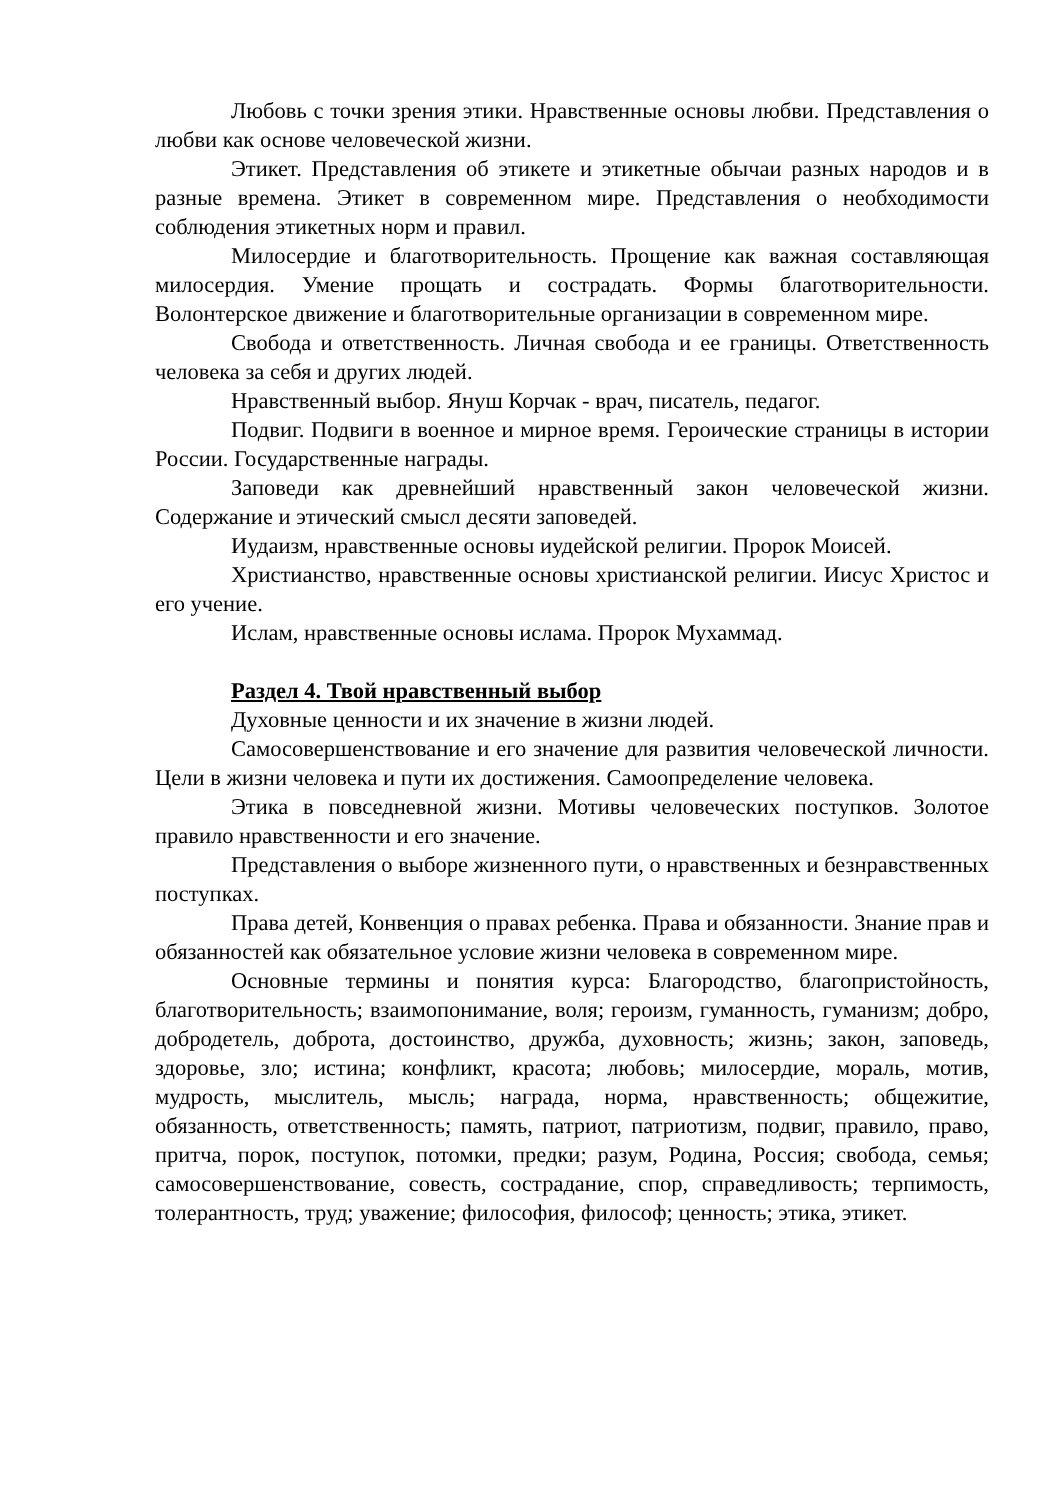Любовь с точки зрения этики. Нравственные основы любви. Представления о любви как основе человеческой жизни.
Этикет. Представления об этикете и этикетные обычаи разных народов и в разные времена. Этикет в современном мире. Представления о необходимости соблюдения этикетных норм и правил.
Милосердие и благотворительность. Прощение как важная составляющая милосердия. Умение прощать и сострадать. Формы благотворительности. Волонтерское движение и благотворительные организации в современном мире.
Свобода и ответственность. Личная свобода и ее границы. Ответственность человека за себя и других людей.
Нравственный выбор. Януш Корчак - врач, писатель, педагог.
Подвиг. Подвиги в военное и мирное время. Героические страницы в истории России. Государственные награды.
Заповеди как древнейший нравственный закон человеческой жизни. Содержание и этический смысл десяти заповедей.
Иудаизм, нравственные основы иудейской религии. Пророк Моисей.
Христианство, нравственные основы христианской религии. Иисус Христос и его учение.
Ислам, нравственные основы ислама. Пророк Мухаммад.
Раздел 4. Твой нравственный выбор
Духовные ценности и их значение в жизни людей.
Самосовершенствование и его значение для развития человеческой личности. Цели в жизни человека и пути их достижения. Самоопределение человека.
Этика в повседневной жизни. Мотивы человеческих поступков. Золотое правило нравственности и его значение.
Представления о выборе жизненного пути, о нравственных и безнравственных поступках.
Права детей, Конвенция о правах ребенка. Права и обязанности. Знание прав и обязанностей как обязательное условие жизни человека в современном мире.
Основные термины и понятия курса: Благородство, благопристойность, благотворительность; взаимопонимание, воля; героизм, гуманность, гуманизм; добро, добродетель, доброта, достоинство, дружба, духовность; жизнь; закон, заповедь, здоровье, зло; истина; конфликт, красота; любовь; милосердие, мораль, мотив, мудрость, мыслитель, мысль; награда, норма, нравственность; общежитие, обязанность, ответственность; память, патриот, патриотизм, подвиг, правило, право, притча, порок, поступок, потомки, предки; разум, Родина, Россия; свобода, семья; самосовершенствование, совесть, сострадание, спор, справедливость; терпимость, толерантность, труд; уважение; философия, философ; ценность; этика, этикет.